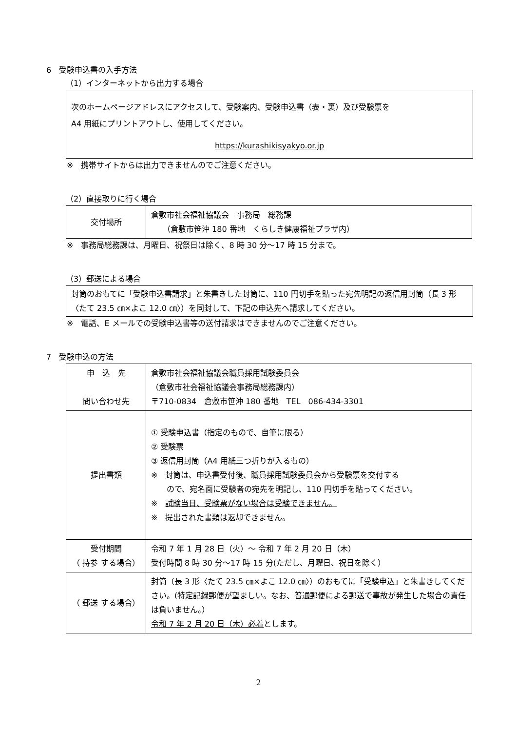6　受験申込書の入手方法
（1）インターネットから出力する場合
次のホームページアドレスにアクセスして、受験案内、受験申込書（表・裏）及び受験票を
A4 用紙にプリントアウトし、使用してください。
https://kurashikisyakyo.or.jp
※　携帯サイトからは出力できませんのでご注意ください。
（2）直接取りに行く場合
| 交付場所 | 倉敷市社会福祉協議会 事務局 総務課 （倉敷市笹沖 180 番地 くらしき健康福祉プラザ内） |
※　事務局総務課は、月曜日、祝祭日は除く、8 時 30 分～17 時 15 分まで。
（3）郵送による場合
封筒のおもてに「受験申込書請求」と朱書きした封筒に、110 円切手を貼った宛先明記の返信用封筒（長 3 形〈たて 23.5 ㎝×よこ 12.0 ㎝〉）を同封して、下記の申込先へ請求してください。
※　電話、E メールでの受験申込書等の送付請求はできませんのでご注意ください。
7　受験申込の方法
| 申 込 先 問い合わせ先 | 倉敷市社会福祉協議会職員採用試験委員会 （倉敷市社会福祉協議会事務局総務課内） 〒710-0834 倉敷市笹沖 180 番地 TEL 086-434-3301 |
| 提出書類 | ① 受験申込書（指定のもので、自筆に限る） ② 受験票 ③ 返信用封筒（A4 用紙三つ折りが入るもの） ※ 封筒は、申込書受付後、職員採用試験委員会から受験票を交付する ので、宛名面に受験者の宛先を明記し、110 円切手を貼ってください。 ※ 試験当日、受験票がない場合は受験できません。 ※ 提出された書類は返却できません。 |
| 受付期間 （ 持参 する場合） | 令和 7 年 1 月 28 日（火）～ 令和 7 年 2 月 20 日（木） 受付時間 8 時 30 分～17 時 15 分(ただし、月曜日、祝日を除く） |
| （ 郵送 する場合） | 封筒（長 3 形〈たて 23.5 ㎝×よこ 12.0 ㎝〉）のおもてに「受験申込」と朱書きしてください。(特定記録郵便が望ましい。なお、普通郵便による郵送で事故が発生した場合の責任は負いません。） 令和 7 年 2 月 20 日（木）必着 とします。 |
2